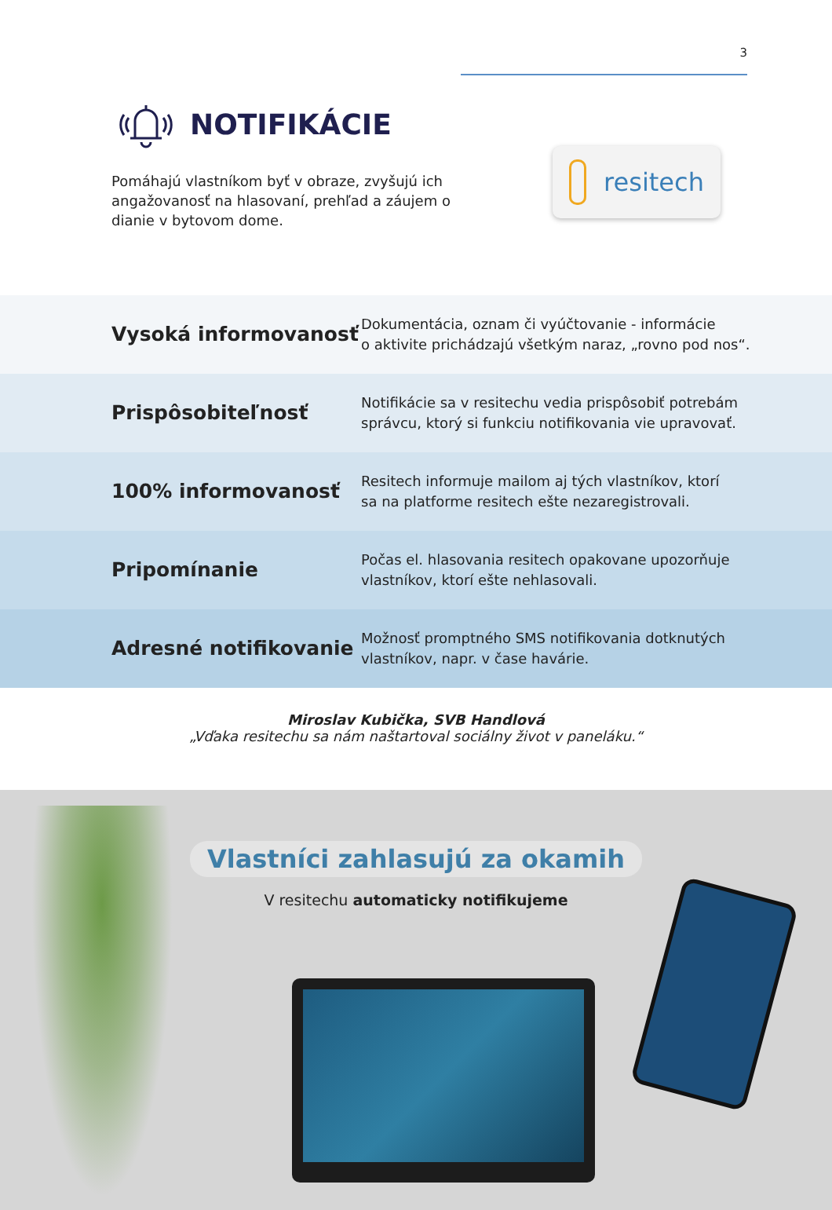3
NOTIFIKÁCIE
Pomáhajú vlastníkom byť v obraze, zvyšujú ich angažovanosť na hlasovaní, prehľad a záujem o dianie v bytovom dome.
resitech
| Vysoká informovanosť | Dokumentácia, oznam či vyúčtovanie - informácie o aktivite prichádzajú všetkým naraz, „rovno pod nos“. |
| Prispôsobiteľnosť | Notifikácie sa v resitechu vedia prispôsobiť potrebám správcu, ktorý si funkciu notifikovania vie upravovať. |
| 100% informovanosť | Resitech informuje mailom aj tých vlastníkov, ktorí sa na platforme resitech ešte nezaregistrovali. |
| Pripomínanie | Počas el. hlasovania resitech opakovane upozorňuje vlastníkov, ktorí ešte nehlasovali. |
| Adresné notifikovanie | Možnosť promptného SMS notifikovania dotknutých vlastníkov, napr. v čase havárie. |
Miroslav Kubička, SVB Handlová
„Vďaka resitechu sa nám naštartoval sociálny život v paneláku.“
Vlastníci zahlasujú za okamih
V resitechu automaticky notifikujeme